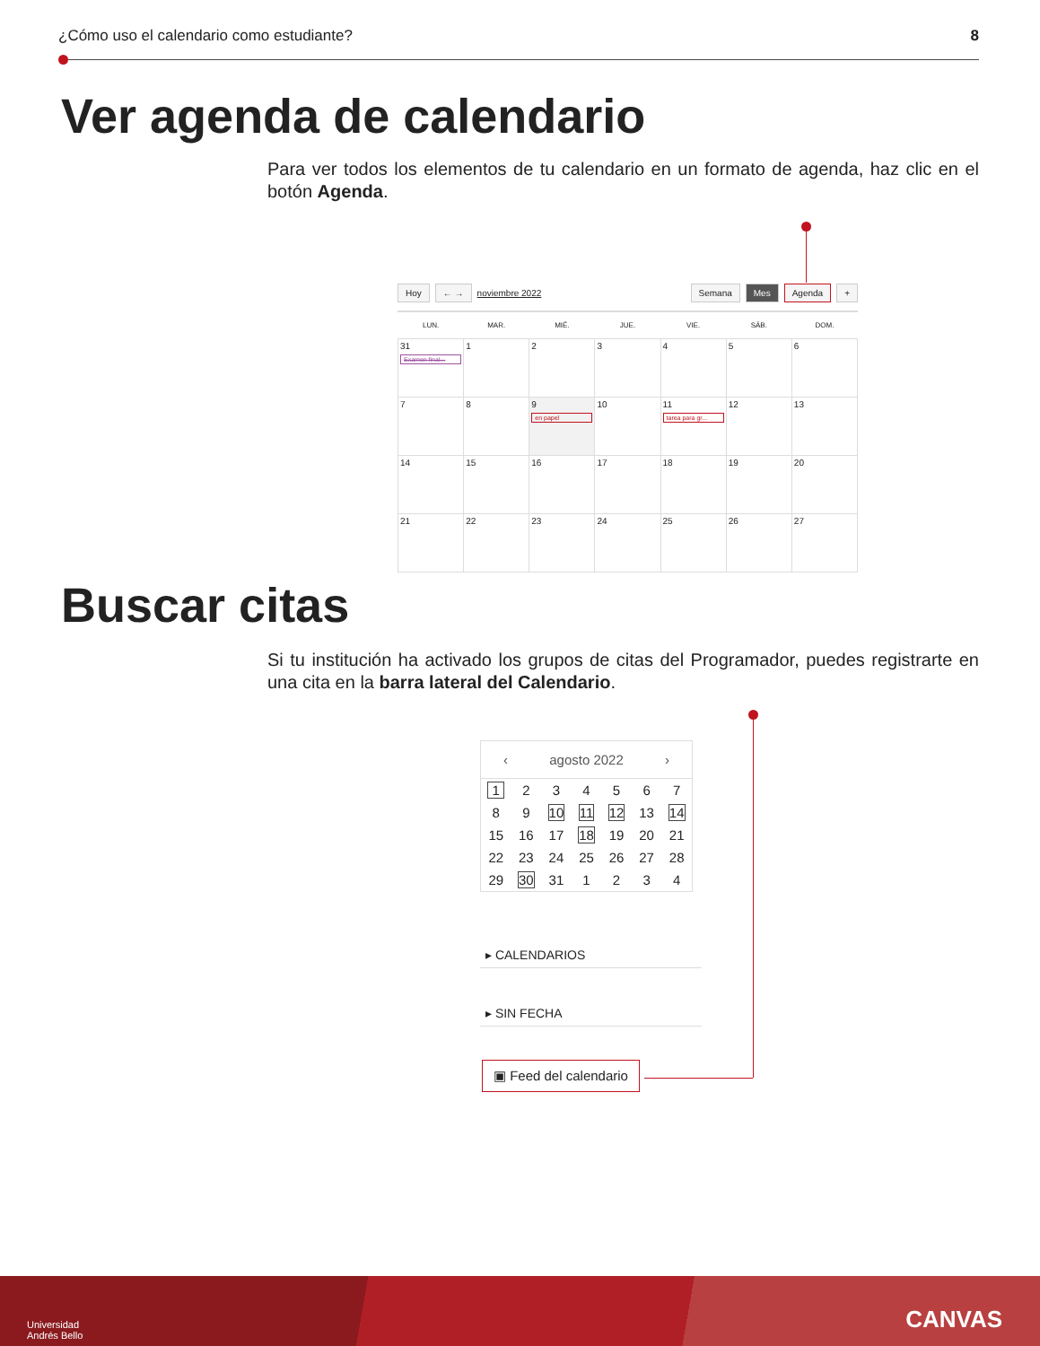¿Cómo uso el calendario como estudiante? 8
Ver agenda de calendario
Para ver todos los elementos de tu calendario en un formato de agenda, haz clic en el botón Agenda.
Hoy ← → noviembre 2022 Semana Mes Agenda +
| LUN. | MAR. | MIÉ. | JUE. | VIE. | SÁB. | DOM. |
| --- | --- | --- | --- | --- | --- | --- |
| 31 Examen final... | 1 | 2 | 3 | 4 | 5 | 6 |
| 7 | 8 | 9 en papel | 10 | 11 tarea para gr... | 12 | 13 |
| 14 | 15 | 16 | 17 | 18 | 19 | 20 |
| 21 | 22 | 23 | 24 | 25 | 26 | 27 |
Buscar citas
Si tu institución ha activado los grupos de citas del Programador, puedes registrarte en una cita en la barra lateral del Calendario.
‹ agosto 2022 ›
| 1 | 2 | 3 | 4 | 5 | 6 | 7 |
| 8 | 9 | 10 | 11 | 12 | 13 | 14 |
| 15 | 16 | 17 | 18 | 19 | 20 | 21 |
| 22 | 23 | 24 | 25 | 26 | 27 | 28 |
| 29 | 30 | 31 | 1 | 2 | 3 | 4 |
▸ CALENDARIOS
▸ SIN FECHA
▣ Feed del calendario
Universidad
Andrés Bello
CANVAS